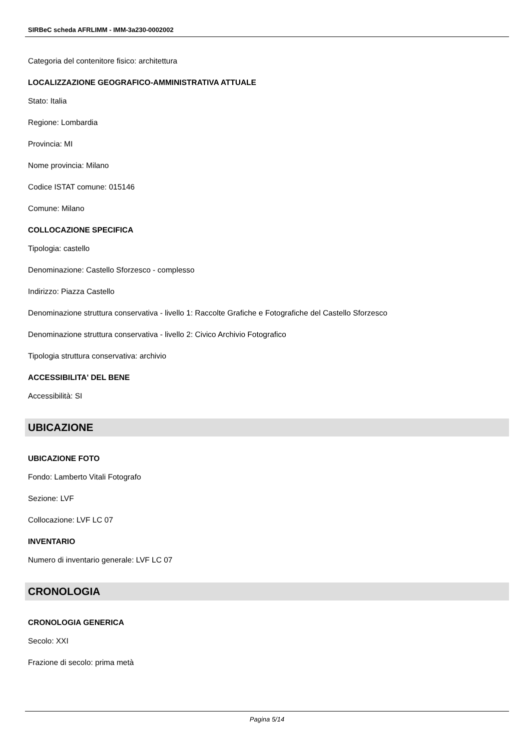SIRBeC scheda AFRLIMM - IMM-3a230-0002002
Categoria del contenitore fisico: architettura
LOCALIZZAZIONE GEOGRAFICO-AMMINISTRATIVA ATTUALE
Stato: Italia
Regione: Lombardia
Provincia: MI
Nome provincia: Milano
Codice ISTAT comune: 015146
Comune: Milano
COLLOCAZIONE SPECIFICA
Tipologia: castello
Denominazione: Castello Sforzesco - complesso
Indirizzo: Piazza Castello
Denominazione struttura conservativa - livello 1: Raccolte Grafiche e Fotografiche del Castello Sforzesco
Denominazione struttura conservativa - livello 2: Civico Archivio Fotografico
Tipologia struttura conservativa: archivio
ACCESSIBILITA' DEL BENE
Accessibilità: SI
UBICAZIONE
UBICAZIONE FOTO
Fondo: Lamberto Vitali Fotografo
Sezione: LVF
Collocazione: LVF LC 07
INVENTARIO
Numero di inventario generale: LVF LC 07
CRONOLOGIA
CRONOLOGIA GENERICA
Secolo: XXI
Frazione di secolo: prima metà
Pagina 5/14